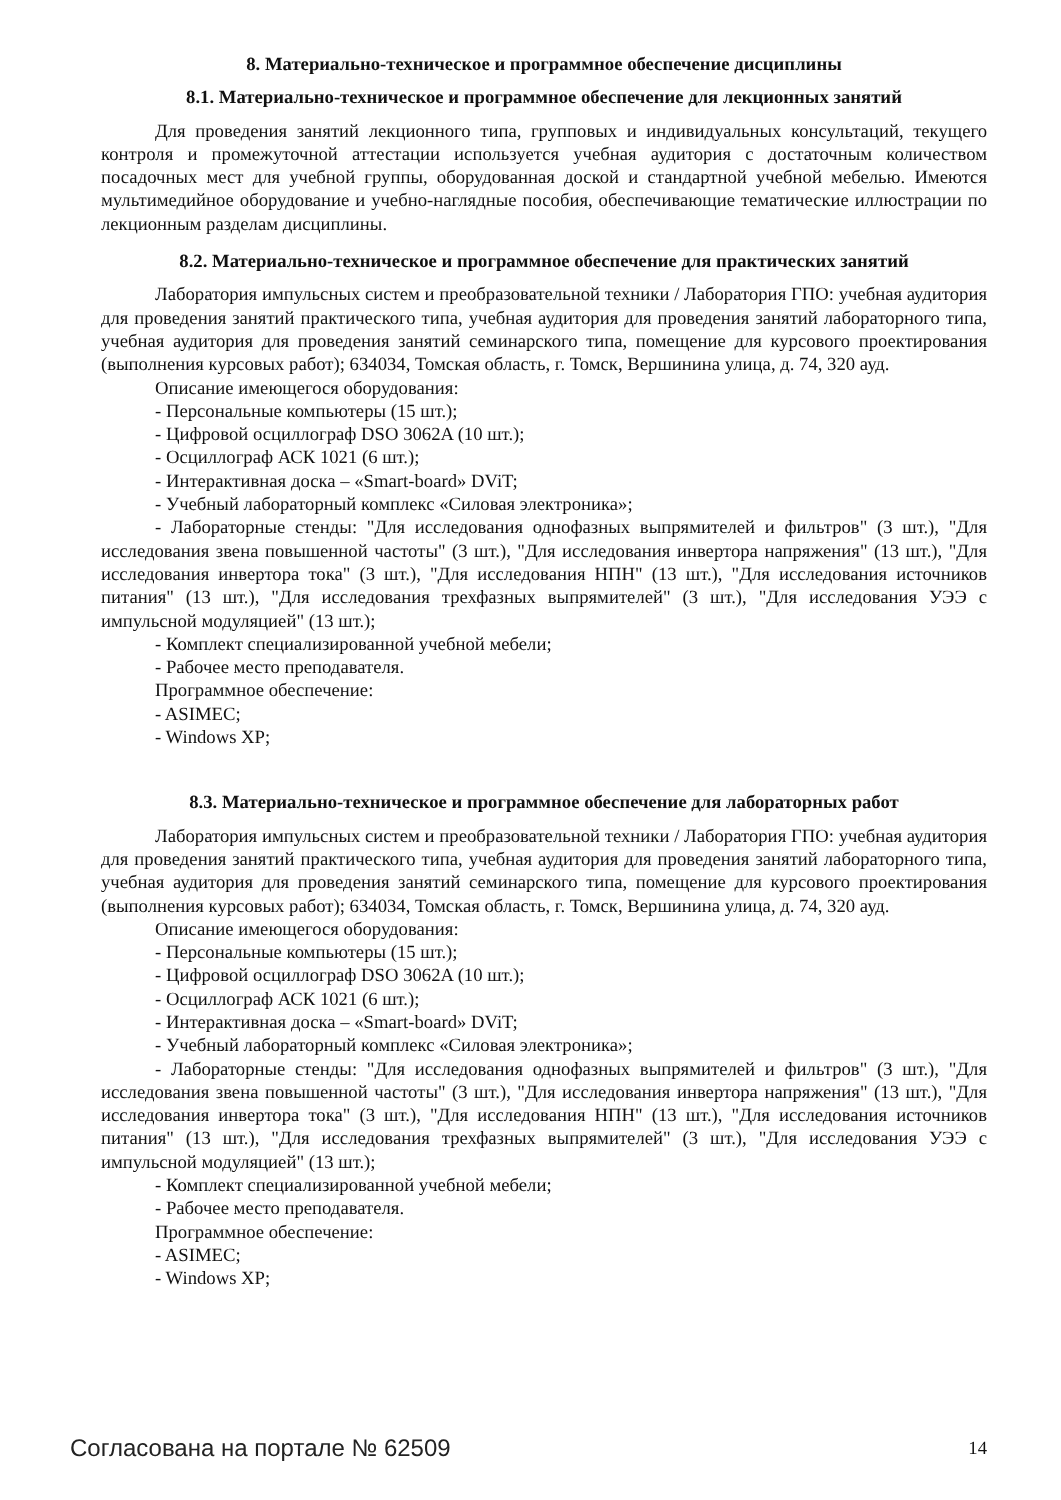8. Материально-техническое и программное обеспечение дисциплины
8.1. Материально-техническое и программное обеспечение для лекционных занятий
Для проведения занятий лекционного типа, групповых и индивидуальных консультаций, текущего контроля и промежуточной аттестации используется учебная аудитория с достаточным количеством посадочных мест для учебной группы, оборудованная доской и стандартной учебной мебелью. Имеются мультимедийное оборудование и учебно-наглядные пособия, обеспечивающие тематические иллюстрации по лекционным разделам дисциплины.
8.2. Материально-техническое и программное обеспечение для практических занятий
Лаборатория импульсных систем и преобразовательной техники / Лаборатория ГПО: учебная аудитория для проведения занятий практического типа, учебная аудитория для проведения занятий лабораторного типа, учебная аудитория для проведения занятий семинарского типа, помещение для курсового проектирования (выполнения курсовых работ); 634034, Томская область, г. Томск, Вершинина улица, д. 74, 320 ауд.
Описание имеющегося оборудования:
- Персональные компьютеры (15 шт.);
- Цифровой осциллограф DSO 3062A (10 шт.);
- Осциллограф АСК 1021 (6 шт.);
- Интерактивная доска – «Smart-board» DViT;
- Учебный лабораторный комплекс «Силовая электроника»;
- Лабораторные стенды: "Для исследования однофазных выпрямителей и фильтров" (3 шт.), "Для исследования звена повышенной частоты" (3 шт.), "Для исследования инвертора напряжения" (13 шт.), "Для исследования инвертора тока" (3 шт.), "Для исследования НПН" (13 шт.), "Для исследования источников питания" (13 шт.), "Для исследования трехфазных выпрямителей" (3 шт.), "Для исследования УЭЭ с импульсной модуляцией" (13 шт.);
- Комплект специализированной учебной мебели;
- Рабочее место преподавателя.
Программное обеспечение:
- ASIMEC;
- Windows XP;
8.3. Материально-техническое и программное обеспечение для лабораторных работ
Лаборатория импульсных систем и преобразовательной техники / Лаборатория ГПО: учебная аудитория для проведения занятий практического типа, учебная аудитория для проведения занятий лабораторного типа, учебная аудитория для проведения занятий семинарского типа, помещение для курсового проектирования (выполнения курсовых работ); 634034, Томская область, г. Томск, Вершинина улица, д. 74, 320 ауд.
Описание имеющегося оборудования:
- Персональные компьютеры (15 шт.);
- Цифровой осциллограф DSO 3062A (10 шт.);
- Осциллограф АСК 1021 (6 шт.);
- Интерактивная доска – «Smart-board» DViT;
- Учебный лабораторный комплекс «Силовая электроника»;
- Лабораторные стенды: "Для исследования однофазных выпрямителей и фильтров" (3 шт.), "Для исследования звена повышенной частоты" (3 шт.), "Для исследования инвертора напряжения" (13 шт.), "Для исследования инвертора тока" (3 шт.), "Для исследования НПН" (13 шт.), "Для исследования источников питания" (13 шт.), "Для исследования трехфазных выпрямителей" (3 шт.), "Для исследования УЭЭ с импульсной модуляцией" (13 шт.);
- Комплект специализированной учебной мебели;
- Рабочее место преподавателя.
Программное обеспечение:
- ASIMEC;
- Windows XP;
Согласована на портале № 62509 14